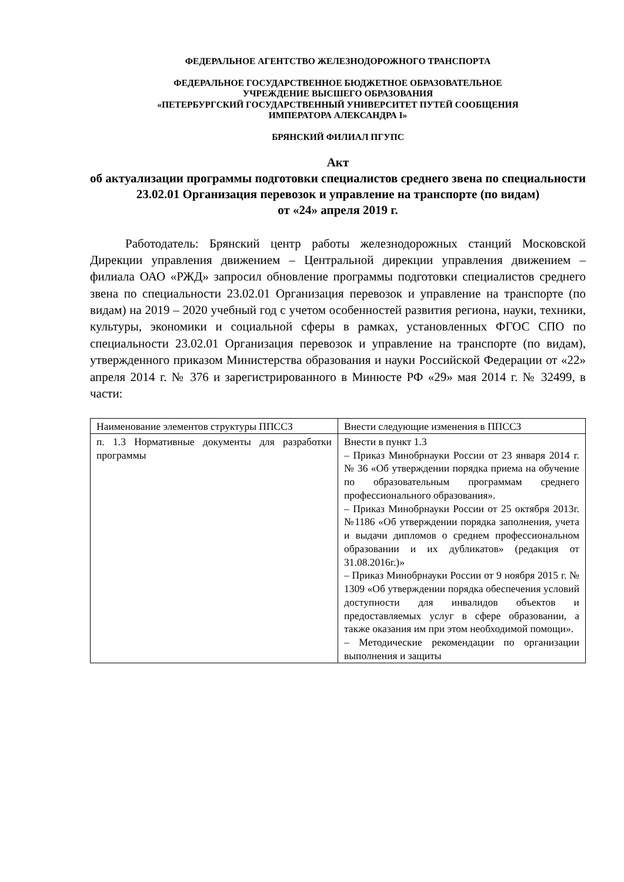ФЕДЕРАЛЬНОЕ АГЕНТСТВО ЖЕЛЕЗНОДОРОЖНОГО ТРАНСПОРТА
ФЕДЕРАЛЬНОЕ ГОСУДАРСТВЕННОЕ БЮДЖЕТНОЕ ОБРАЗОВАТЕЛЬНОЕ
УЧРЕЖДЕНИЕ ВЫСШЕГО ОБРАЗОВАНИЯ
«ПЕТЕРБУРГСКИЙ ГОСУДАРСТВЕННЫЙ УНИВЕРСИТЕТ ПУТЕЙ СООБЩЕНИЯ
ИМПЕРАТОРА АЛЕКСАНДРА I»
БРЯНСКИЙ ФИЛИАЛ ПГУПС
Акт
об актуализации программы подготовки специалистов среднего звена по специальности 23.02.01 Организация перевозок и управление на транспорте (по видам)
от «24» апреля 2019 г.
Работодатель: Брянский центр работы железнодорожных станций Московской Дирекции управления движением – Центральной дирекции управления движением – филиала ОАО «РЖД» запросил обновление программы подготовки специалистов среднего звена по специальности 23.02.01 Организация перевозок и управление на транспорте (по видам) на 2019 – 2020 учебный год с учетом особенностей развития региона, науки, техники, культуры, экономики и социальной сферы в рамках, установленных ФГОС СПО по специальности 23.02.01 Организация перевозок и управление на транспорте (по видам), утвержденного приказом Министерства образования и науки Российской Федерации от «22» апреля 2014 г. № 376 и зарегистрированного в Минюсте РФ «29» мая 2014 г. № 32499, в части:
| Наименование элементов структуры ППССЗ | Внести следующие изменения в ППССЗ |
| п. 1.3 Нормативные документы для разработки программы | Внести в пункт 1.3 – Приказ Минобрнауки России от 23 января 2014 г. № 36 «Об утверждении порядка приема на обучение по образовательным программам среднего профессионального образования». – Приказ Минобрнауки России от 25 октября 2013г. №1186 «Об утверждении порядка заполнения, учета и выдачи дипломов о среднем профессиональном образовании и их дубликатов» (редакция от 31.08.2016г.)» – Приказ Минобрнауки России от 9 ноября 2015 г. № 1309 «Об утверждении порядка обеспечения условий доступности для инвалидов объектов и предоставляемых услуг в сфере образовании, а также оказания им при этом необходимой помощи». – Методические рекомендации по организации выполнения и защиты |